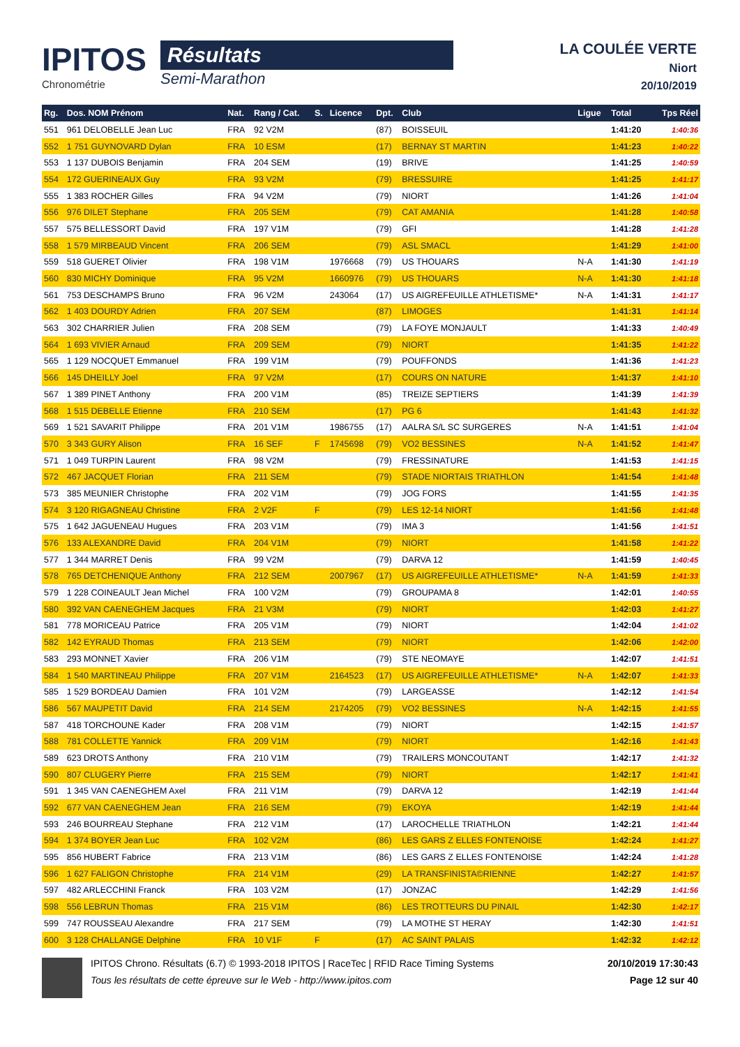IPITOS
Chronométrie
Résultats
Semi-Marathon
LA COULÉE VERTE
Niort
20/10/2019
| Rg. | Dos. NOM Prénom | Nat. | Rang / Cat. | S. | Licence | Dpt. | Club | Ligue | Total | Tps Réel |
| --- | --- | --- | --- | --- | --- | --- | --- | --- | --- | --- |
| 551 | 961 DELOBELLE Jean Luc | FRA | 92 V2M | | | (87) | BOISSEUIL | | 1:41:20 | 1:40:36 |
| 552 | 1 751 GUYNOVARD Dylan | FRA | 10 ESM | | | (17) | BERNAY ST MARTIN | | 1:41:23 | 1:40:22 |
| 553 | 1 137 DUBOIS Benjamin | FRA | 204 SEM | | | (19) | BRIVE | | 1:41:25 | 1:40:59 |
| 554 | 172 GUERINEAUX Guy | FRA | 93 V2M | | | (79) | BRESSUIRE | | 1:41:25 | 1:41:17 |
| 555 | 1 383 ROCHER Gilles | FRA | 94 V2M | | | (79) | NIORT | | 1:41:26 | 1:41:04 |
| 556 | 976 DILET Stephane | FRA | 205 SEM | | | (79) | CAT AMANIA | | 1:41:28 | 1:40:58 |
| 557 | 575 BELLESSORT David | FRA | 197 V1M | | | (79) | GFI | | 1:41:28 | 1:41:28 |
| 558 | 1 579 MIRBEAUD Vincent | FRA | 206 SEM | | | (79) | ASL SMACL | | 1:41:29 | 1:41:00 |
| 559 | 518 GUERET Olivier | FRA | 198 V1M | | 1976668 | (79) | US THOUARS | N-A | 1:41:30 | 1:41:19 |
| 560 | 830 MICHY Dominique | FRA | 95 V2M | | 1660976 | (79) | US THOUARS | N-A | 1:41:30 | 1:41:18 |
| 561 | 753 DESCHAMPS Bruno | FRA | 96 V2M | | 243064 | (17) | US AIGREFEUILLE ATHLETISME* | N-A | 1:41:31 | 1:41:17 |
| 562 | 1 403 DOURDY Adrien | FRA | 207 SEM | | | (87) | LIMOGES | | 1:41:31 | 1:41:14 |
| 563 | 302 CHARRIER Julien | FRA | 208 SEM | | | (79) | LA FOYE MONJAULT | | 1:41:33 | 1:40:49 |
| 564 | 1 693 VIVIER Arnaud | FRA | 209 SEM | | | (79) | NIORT | | 1:41:35 | 1:41:22 |
| 565 | 1 129 NOCQUET Emmanuel | FRA | 199 V1M | | | (79) | POUFFONDS | | 1:41:36 | 1:41:23 |
| 566 | 145 DHEILLY Joel | FRA | 97 V2M | | | (17) | COURS ON NATURE | | 1:41:37 | 1:41:10 |
| 567 | 1 389 PINET Anthony | FRA | 200 V1M | | | (85) | TREIZE SEPTIERS | | 1:41:39 | 1:41:39 |
| 568 | 1 515 DEBELLE Etienne | FRA | 210 SEM | | | (17) | PG 6 | | 1:41:43 | 1:41:32 |
| 569 | 1 521 SAVARIT Philippe | FRA | 201 V1M | | 1986755 | (17) | AALRA S/L SC SURGERES | N-A | 1:41:51 | 1:41:04 |
| 570 | 3 343 GURY Alison | FRA | 16 SEF | F | 1745698 | (79) | VO2 BESSINES | N-A | 1:41:52 | 1:41:47 |
| 571 | 1 049 TURPIN Laurent | FRA | 98 V2M | | | (79) | FRESSINATURE | | 1:41:53 | 1:41:15 |
| 572 | 467 JACQUET Florian | FRA | 211 SEM | | | (79) | STADE NIORTAIS TRIATHLON | | 1:41:54 | 1:41:48 |
| 573 | 385 MEUNIER Christophe | FRA | 202 V1M | | | (79) | JOG FORS | | 1:41:55 | 1:41:35 |
| 574 | 3 120 RIGAGNEAU Christine | FRA | 2 V2F | F | | (79) | LES 12-14 NIORT | | 1:41:56 | 1:41:48 |
| 575 | 1 642 JAGUENEAU Hugues | FRA | 203 V1M | | | (79) | IMA 3 | | 1:41:56 | 1:41:51 |
| 576 | 133 ALEXANDRE David | FRA | 204 V1M | | | (79) | NIORT | | 1:41:58 | 1:41:22 |
| 577 | 1 344 MARRET Denis | FRA | 99 V2M | | | (79) | DARVA 12 | | 1:41:59 | 1:40:45 |
| 578 | 765 DETCHENIQUE Anthony | FRA | 212 SEM | | 2007967 | (17) | US AIGREFEUILLE ATHLETISME* | N-A | 1:41:59 | 1:41:33 |
| 579 | 1 228 COINEAULT Jean Michel | FRA | 100 V2M | | | (79) | GROUPAMA 8 | | 1:42:01 | 1:40:55 |
| 580 | 392 VAN CAENEGHEM Jacques | FRA | 21 V3M | | | (79) | NIORT | | 1:42:03 | 1:41:27 |
| 581 | 778 MORICEAU Patrice | FRA | 205 V1M | | | (79) | NIORT | | 1:42:04 | 1:41:02 |
| 582 | 142 EYRAUD Thomas | FRA | 213 SEM | | | (79) | NIORT | | 1:42:06 | 1:42:00 |
| 583 | 293 MONNET Xavier | FRA | 206 V1M | | | (79) | STE NEOMAYE | | 1:42:07 | 1:41:51 |
| 584 | 1 540 MARTINEAU Philippe | FRA | 207 V1M | | 2164523 | (17) | US AIGREFEUILLE ATHLETISME* | N-A | 1:42:07 | 1:41:33 |
| 585 | 1 529 BORDEAU Damien | FRA | 101 V2M | | | (79) | LARGEASSE | | 1:42:12 | 1:41:54 |
| 586 | 567 MAUPETIT David | FRA | 214 SEM | | 2174205 | (79) | VO2 BESSINES | N-A | 1:42:15 | 1:41:55 |
| 587 | 418 TORCHOUNE Kader | FRA | 208 V1M | | | (79) | NIORT | | 1:42:15 | 1:41:57 |
| 588 | 781 COLLETTE Yannick | FRA | 209 V1M | | | (79) | NIORT | | 1:42:16 | 1:41:43 |
| 589 | 623 DROTS Anthony | FRA | 210 V1M | | | (79) | TRAILERS MONCOUTANT | | 1:42:17 | 1:41:32 |
| 590 | 807 CLUGERY Pierre | FRA | 215 SEM | | | (79) | NIORT | | 1:42:17 | 1:41:41 |
| 591 | 1 345 VAN CAENEGHEM Axel | FRA | 211 V1M | | | (79) | DARVA 12 | | 1:42:19 | 1:41:44 |
| 592 | 677 VAN CAENEGHEM Jean | FRA | 216 SEM | | | (79) | EKOYA | | 1:42:19 | 1:41:44 |
| 593 | 246 BOURREAU Stephane | FRA | 212 V1M | | | (17) | LAROCHELLE TRIATHLON | | 1:42:21 | 1:41:44 |
| 594 | 1 374 BOYER Jean Luc | FRA | 102 V2M | | | (86) | LES GARS Z ELLES FONTENOISE | | 1:42:24 | 1:41:27 |
| 595 | 856 HUBERT Fabrice | FRA | 213 V1M | | | (86) | LES GARS Z ELLES FONTENOISE | | 1:42:24 | 1:41:28 |
| 596 | 1 627 FALIGON Christophe | FRA | 214 V1M | | | (29) | LA TRANSFINISTA©RIENNE | | 1:42:27 | 1:41:57 |
| 597 | 482 ARLECCHINI Franck | FRA | 103 V2M | | | (17) | JONZAC | | 1:42:29 | 1:41:56 |
| 598 | 556 LEBRUN Thomas | FRA | 215 V1M | | | (86) | LES TROTTEURS DU PINAIL | | 1:42:30 | 1:42:17 |
| 599 | 747 ROUSSEAU Alexandre | FRA | 217 SEM | | | (79) | LA MOTHE ST HERAY | | 1:42:30 | 1:41:51 |
| 600 | 3 128 CHALLANGE Delphine | FRA | 10 V1F | F | | (17) | AC SAINT PALAIS | | 1:42:32 | 1:42:12 |
IPITOS Chrono. Résultats (6.7) © 1993-2018 IPITOS | RaceTec | RFID Race Timing Systems
Tous les résultats de cette épreuve sur le Web - http://www.ipitos.com
20/10/2019 17:30:43
Page 12 sur 40